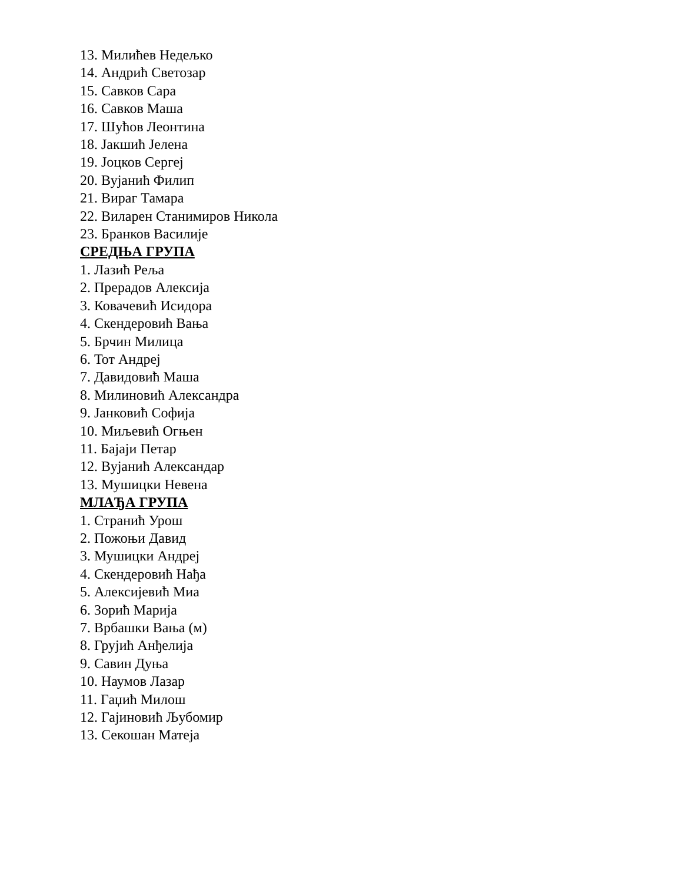13. Милићев Недељко
14. Андрић Светозар
15. Савков Сара
16. Савков Маша
17. Шућов Леонтина
18. Јакшић Јелена
19. Јоцков Сергеј
20. Вујанић Филип
21. Вираг Тамара
22. Виларен Станимиров Никола
23. Бранков Василије
СРЕДЊА ГРУПА
1. Лазић Реља
2. Прерадов Алексија
3. Ковачевић Исидора
4. Скендеровић Вања
5. Брчин Милица
6. Тот Андреј
7. Давидовић Маша
8. Милиновић Александра
9. Јанковић Софија
10. Миљевић Огњен
11. Бајаји Петар
12. Вујанић Александар
13. Мушицки Невена
МЛАЂА ГРУПА
1. Странић Урош
2. Пожоњи Давид
3. Мушицки Андреј
4. Скендеровић Нађа
5. Алексијевић Миа
6. Зорић Марија
7. Врбашки Вања (м)
8. Грујић Анђелија
9. Савин Дуња
10. Наумов Лазар
11. Гаџић Милош
12. Гајиновић Љубомир
13. Секошан Матеја